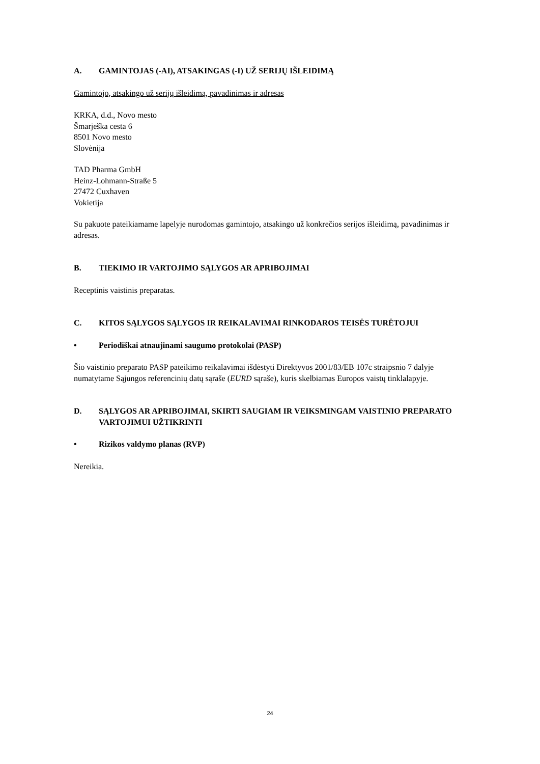A. GAMINTOJAS (-AI), ATSAKINGAS (-I) UŽ SERIJŲ IŠLEIDIMĄ
Gamintojo, atsakingo už serijų išleidimą, pavadinimas ir adresas
KRKA, d.d., Novo mesto
Šmarješka cesta 6
8501 Novo mesto
Slovėnija
TAD Pharma GmbH
Heinz-Lohmann-Straße 5
27472 Cuxhaven
Vokietija
Su pakuote pateikiamame lapelyje nurodomas gamintojo, atsakingo už konkrečios serijos išleidimą, pavadinimas ir adresas.
B. TIEKIMO IR VARTOJIMO SĄLYGOS AR APRIBOJIMAI
Receptinis vaistinis preparatas.
C. KITOS SĄLYGOS SĄLYGOS IR REIKALAVIMAI RINKODAROS TEISĖS TURĖTOJUI
• Periodiškai atnaujinami saugumo protokolai (PASP)
Šio vaistinio preparato PASP pateikimo reikalavimai išdėstyti Direktyvos 2001/83/EB 107c straipsnio 7 dalyje numatytame Sąjungos referencinių datų sąraše (EURD sąraše), kuris skelbiamas Europos vaistų tinklalapyje.
D. SĄLYGOS AR APRIBOJIMAI, SKIRTI SAUGIAM IR VEIKSMINGAM VAISTINIO PREPARATO VARTOJIMUI UŽTIKRINTI
• Rizikos valdymo planas (RVP)
Nereikia.
24